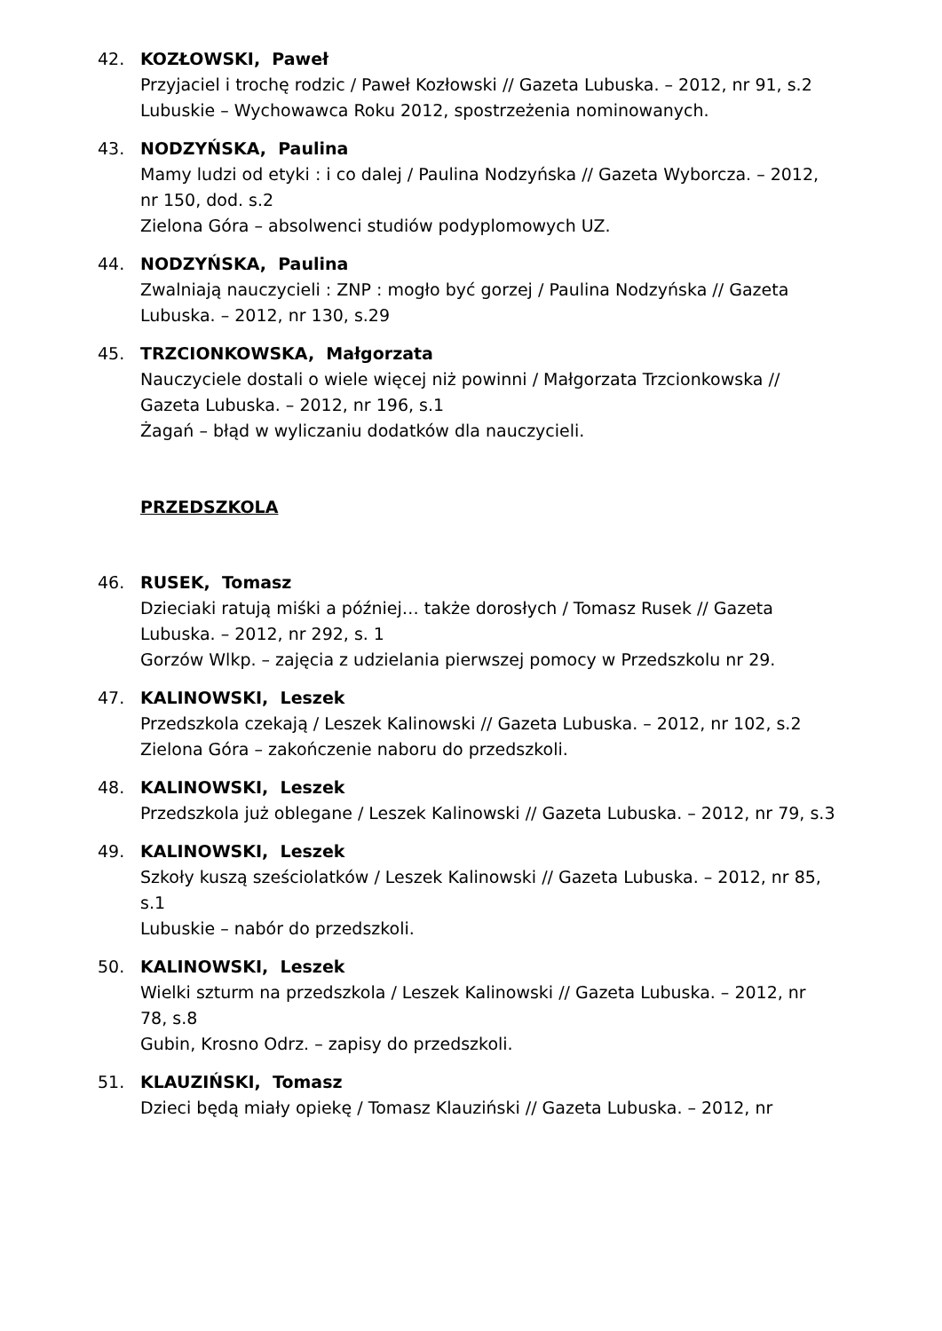42. KOZŁOWSKI, Paweł
Przyjaciel i trochę rodzic / Paweł Kozłowski // Gazeta Lubuska. – 2012, nr 91, s.2
Lubuskie – Wychowawca Roku 2012, spostrzeżenia nominowanych.
43. NODZYŃSKA, Paulina
Mamy ludzi od etyki : i co dalej / Paulina Nodzyńska // Gazeta Wyborcza. – 2012, nr 150, dod. s.2
Zielona Góra – absolwenci studiów podyplomowych UZ.
44. NODZYŃSKA, Paulina
Zwalniają nauczycieli : ZNP : mogło być gorzej / Paulina Nodzyńska // Gazeta Lubuska. – 2012, nr 130, s.29
45. TRZCIONKOWSKA, Małgorzata
Nauczyciele dostali o wiele więcej niż powinni / Małgorzata Trzcionkowska // Gazeta Lubuska. – 2012, nr 196, s.1
Żagań – błąd w wyliczaniu dodatków dla nauczycieli.
PRZEDSZKOLA
46. RUSEK, Tomasz
Dzieciaki ratują miśki a później… także dorosłych / Tomasz Rusek // Gazeta Lubuska. – 2012, nr 292, s. 1
Gorzów Wlkp. – zajęcia z udzielania pierwszej pomocy w Przedszkolu nr 29.
47. KALINOWSKI, Leszek
Przedszkola czekają / Leszek Kalinowski // Gazeta Lubuska. – 2012, nr 102, s.2
Zielona Góra – zakończenie naboru do przedszkoli.
48. KALINOWSKI, Leszek
Przedszkola już oblegane / Leszek Kalinowski // Gazeta Lubuska. – 2012, nr 79, s.3
49. KALINOWSKI, Leszek
Szkoły kuszą sześciolatków / Leszek Kalinowski // Gazeta Lubuska. – 2012, nr 85, s.1
Lubuskie – nabór do przedszkoli.
50. KALINOWSKI, Leszek
Wielki szturm na przedszkola / Leszek Kalinowski // Gazeta Lubuska. – 2012, nr 78, s.8
Gubin, Krosno Odrz. – zapisy do przedszkoli.
51. KLAUZIŃSKI, Tomasz
Dzieci będą miały opiekę / Tomasz Klauziński // Gazeta Lubuska. – 2012, nr